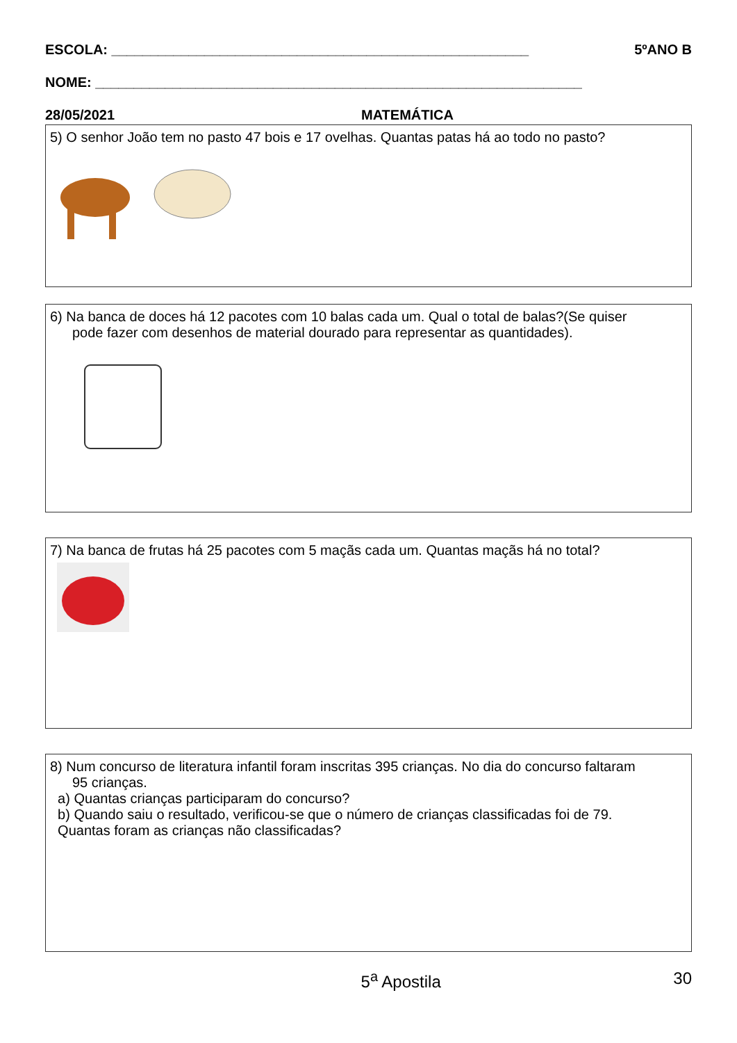ESCOLA: ______________________________________________________ 5ºANO B
NOME: _______________________________________________________________
28/05/2021 MATEMÁTICA
5) O senhor João tem no pasto 47 bois e 17 ovelhas. Quantas patas há ao todo no pasto?
6) Na banca de doces há 12 pacotes com 10 balas cada um. Qual o total de balas?(Se quiser
pode fazer com desenhos de material dourado para representar as quantidades).
7) Na banca de frutas há 25 pacotes com 5 maçãs cada um. Quantas maçãs há no total?
8) Num concurso de literatura infantil foram inscritas 395 crianças. No dia do concurso faltaram
95 crianças.
a) Quantas crianças participaram do concurso?
b) Quando saiu o resultado, verificou-se que o número de crianças classificadas foi de 79.
Quantas foram as crianças não classificadas?
5<sup>a</sup> Apostila 30